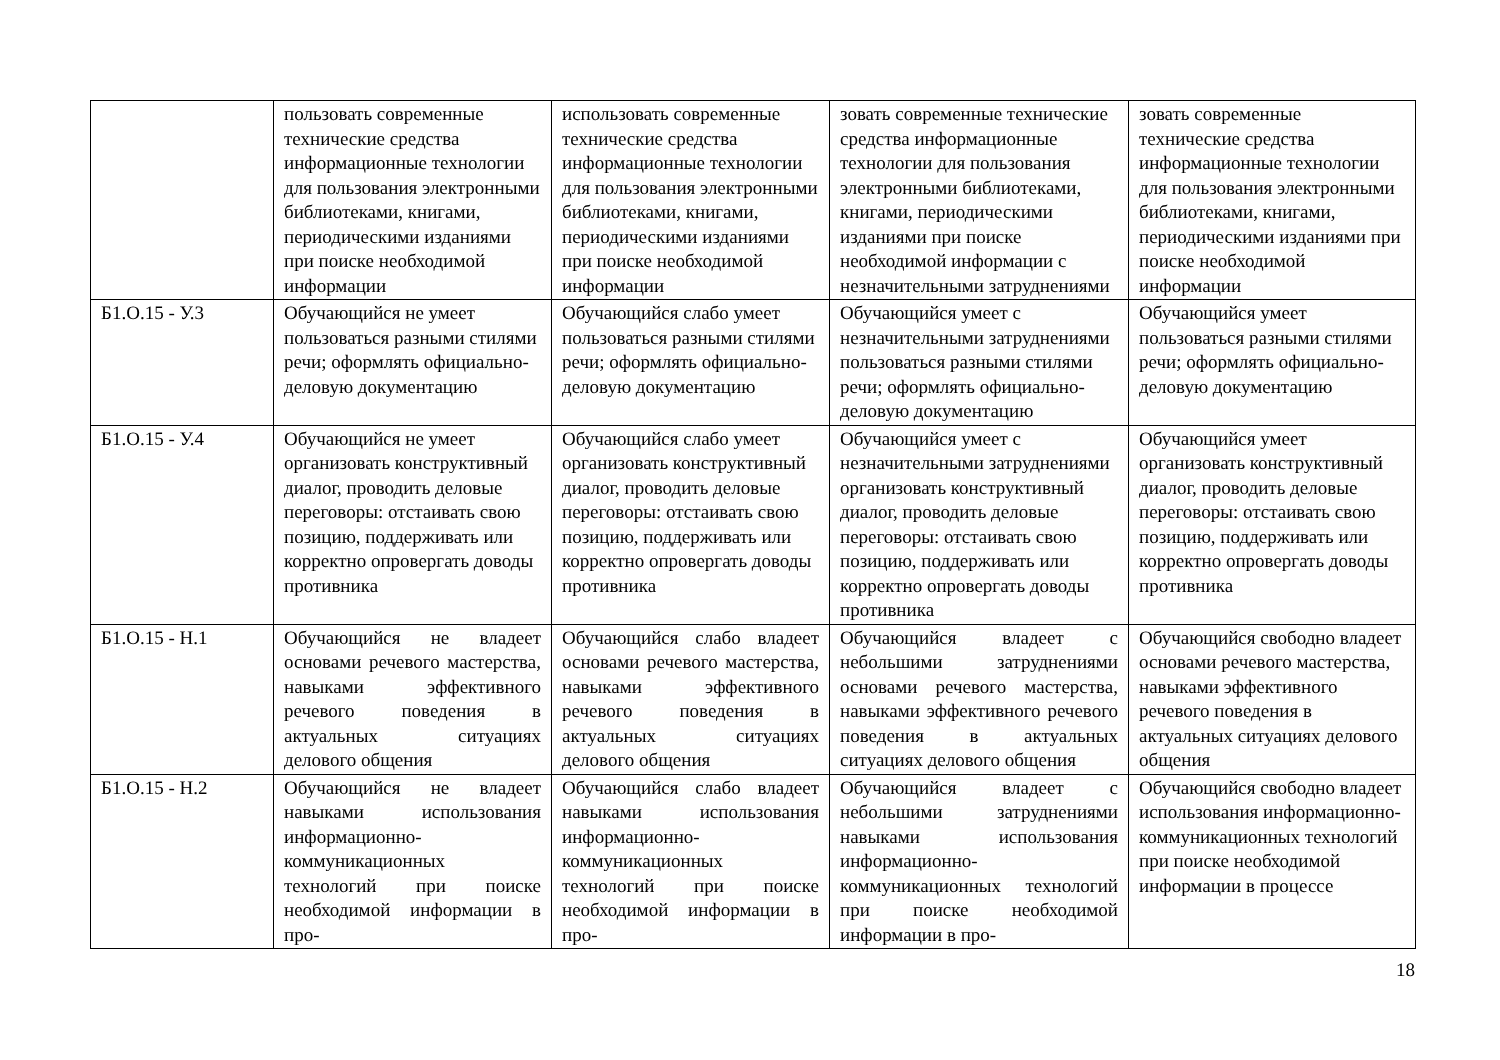| | пользовать современные технические средства информационные технологии для пользования электронными библиотеками, книгами, периодическими изданиями при поиске необходимой информации | использовать современные технические средства информационные технологии для пользования электронными библиотеками, книгами, периодическими изданиями при поиске необходимой информации | зовать современные технические средства информационные технологии для пользования электронными библиотеками, книгами, периодическими изданиями при поиске необходимой информации с незначительными затруднениями | зовать современные технические средства информационные технологии для пользования электронными библиотеками, книгами, периодическими изданиями при поиске необходимой информации |
| Б1.О.15 - У.3 | Обучающийся не умеет пользоваться разными стилями речи; оформлять официально-деловую документацию | Обучающийся слабо умеет пользоваться разными стилями речи; оформлять официально-деловую документацию | Обучающийся умеет с незначительными затруднениями пользоваться разными стилями речи; оформлять официально-деловую документацию | Обучающийся умеет пользоваться разными стилями речи; оформлять официально-деловую документацию |
| Б1.О.15 - У.4 | Обучающийся не умеет организовать конструктивный диалог, проводить деловые переговоры: отстаивать свою позицию, поддерживать или корректно опровергать доводы противника | Обучающийся слабо умеет организовать конструктивный диалог, проводить деловые переговоры: отстаивать свою позицию, поддерживать или корректно опровергать доводы противника | Обучающийся умеет с незначительными затруднениями организовать конструктивный диалог, проводить деловые переговоры: отстаивать свою позицию, поддерживать или корректно опровергать доводы противника | Обучающийся умеет организовать конструктивный диалог, проводить деловые переговоры: отстаивать свою позицию, поддерживать или корректно опровергать доводы противника |
| Б1.О.15 - Н.1 | Обучающийся не владеет основами речевого мастерства, навыками эффективного речевого поведения в актуальных ситуациях делового общения | Обучающийся слабо владеет основами речевого мастерства, навыками эффективного речевого поведения в актуальных ситуациях делового общения | Обучающийся владеет с небольшими затруднениями основами речевого мастерства, навыками эффективного речевого поведения в актуальных ситуациях делового общения | Обучающийся свободно владеет основами речевого мастерства, навыками эффективного речевого поведения в актуальных ситуациях делового общения |
| Б1.О.15 - Н.2 | Обучающийся не владеет навыками использования информационно-коммуникационных технологий при поиске необходимой информации в про- | Обучающийся слабо владеет навыками использования информационно-коммуникационных технологий при поиске необходимой информации в про- | Обучающийся владеет с небольшими затруднениями навыками использования информационно-коммуникационных технологий при поиске необходимой информации в про- | Обучающийся свободно владеет использования информационно-коммуникационных технологий при поиске необходимой информации в процессе |
18